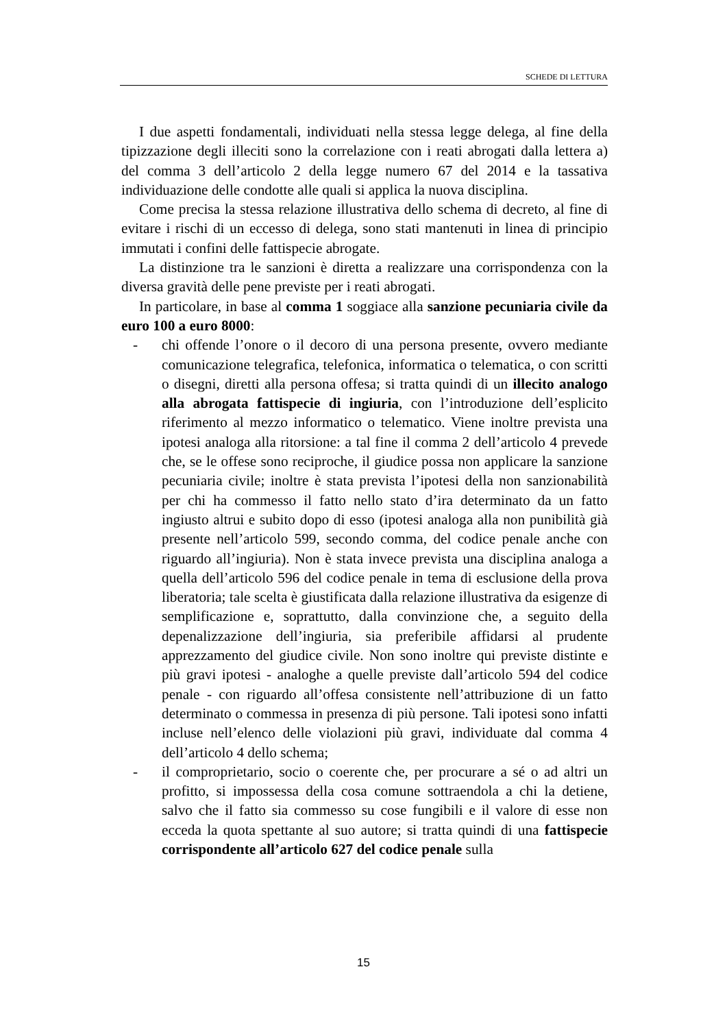SCHEDE DI LETTURA
I due aspetti fondamentali, individuati nella stessa legge delega, al fine della tipizzazione degli illeciti sono la correlazione con i reati abrogati dalla lettera a) del comma 3 dell’articolo 2 della legge numero 67 del 2014 e la tassativa individuazione delle condotte alle quali si applica la nuova disciplina.
Come precisa la stessa relazione illustrativa dello schema di decreto, al fine di evitare i rischi di un eccesso di delega, sono stati mantenuti in linea di principio immutati i confini delle fattispecie abrogate.
La distinzione tra le sanzioni è diretta a realizzare una corrispondenza con la diversa gravità delle pene previste per i reati abrogati.
In particolare, in base al comma 1 soggiace alla sanzione pecuniaria civile da euro 100 a euro 8000:
- chi offende l’onore o il decoro di una persona presente, ovvero mediante comunicazione telegrafica, telefonica, informatica o telematica, o con scritti o disegni, diretti alla persona offesa; si tratta quindi di un illecito analogo alla abrogata fattispecie di ingiuria, con l’introduzione dell’esplicito riferimento al mezzo informatico o telematico. Viene inoltre prevista una ipotesi analoga alla ritorsione: a tal fine il comma 2 dell’articolo 4 prevede che, se le offese sono reciproche, il giudice possa non applicare la sanzione pecuniaria civile; inoltre è stata prevista l’ipotesi della non sanzionabilità per chi ha commesso il fatto nello stato d’ira determinato da un fatto ingiusto altrui e subito dopo di esso (ipotesi analoga alla non punibilità già presente nell’articolo 599, secondo comma, del codice penale anche con riguardo all’ingiuria). Non è stata invece prevista una disciplina analoga a quella dell’articolo 596 del codice penale in tema di esclusione della prova liberatoria; tale scelta è giustificata dalla relazione illustrativa da esigenze di semplificazione e, soprattutto, dalla convinzione che, a seguito della depenalizzazione dell’ingiuria, sia preferibile affidarsi al prudente apprezzamento del giudice civile. Non sono inoltre qui previste distinte e più gravi ipotesi - analoghe a quelle previste dall’articolo 594 del codice penale - con riguardo all’offesa consistente nell’attribuzione di un fatto determinato o commessa in presenza di più persone. Tali ipotesi sono infatti incluse nell’elenco delle violazioni più gravi, individuate dal comma 4 dell’articolo 4 dello schema;
- il comproprietario, socio o coerente che, per procurare a sé o ad altri un profitto, si impossessa della cosa comune sottraendola a chi la detiene, salvo che il fatto sia commesso su cose fungibili e il valore di esse non ecceda la quota spettante al suo autore; si tratta quindi di una fattispecie corrispondente all’articolo 627 del codice penale sulla
15